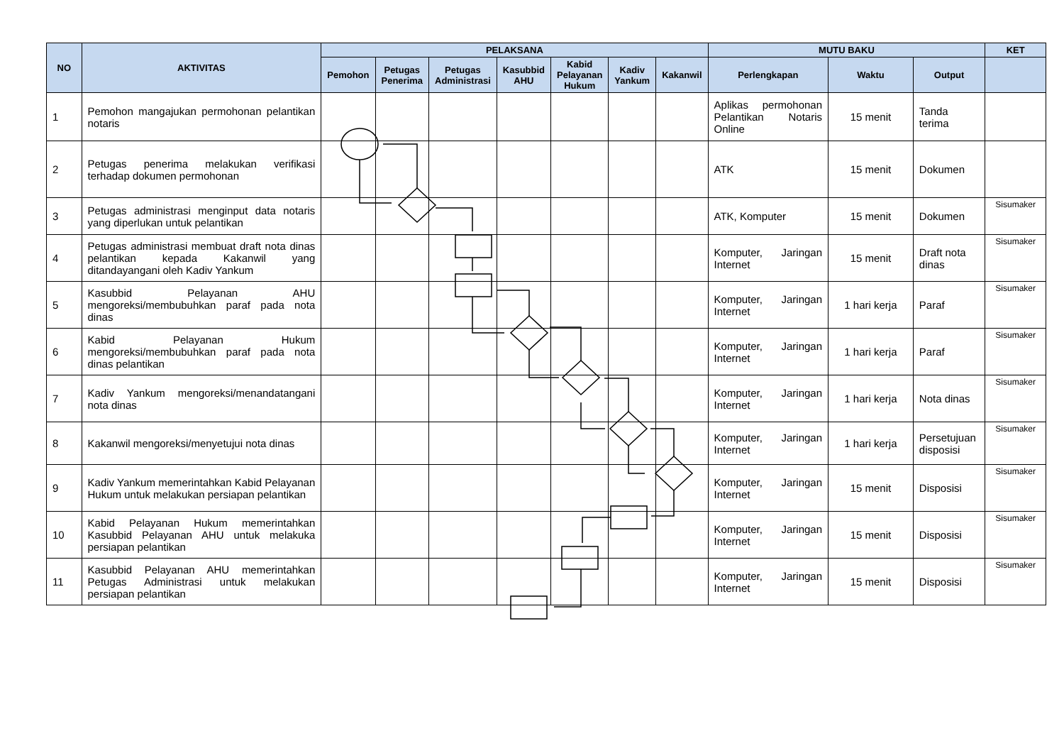| NO | AKTIVITAS | PELAKSANA | | | | | | | MUTU BAKU | | | KET |
| --- | --- | --- | --- | --- | --- | --- | --- | --- | --- | --- | --- | --- |
| | | Pemohon | Petugas Penerima | Petugas Administrasi | Kasubbid AHU | Kabid Pelayanan Hukum | Kadiv Yankum | Kakanwil | Perlengkapan | Waktu | Output | |
| 1 | Pemohon mangajukan permohonan pelantikan notaris | | | | | | | | Aplikas permohonan Pelantikan Notaris Online | 15 menit | Tanda terima | |
| 2 | Petugas penerima melakukan verifikasi terhadap dokumen permohonan | | | | | | | | ATK | 15 menit | Dokumen | |
| 3 | Petugas administrasi menginput data notaris yang diperlukan untuk pelantikan | | | | | | | | ATK, Komputer | 15 menit | Dokumen | Sisumaker |
| 4 | Petugas administrasi membuat draft nota dinas pelantikan kepada Kakanwil yang ditandayangani oleh Kadiv Yankum | | | | | | | | Komputer, Jaringan Internet | 15 menit | Draft nota dinas | Sisumaker |
| 5 | Kasubbid Pelayanan AHU mengoreksi/membubuhkan paraf pada nota dinas | | | | | | | | Komputer, Jaringan Internet | 1 hari kerja | Paraf | Sisumaker |
| 6 | Kabid Pelayanan Hukum mengoreksi/membubuhkan paraf pada nota dinas pelantikan | | | | | | | | Komputer, Jaringan Internet | 1 hari kerja | Paraf | Sisumaker |
| 7 | Kadiv Yankum mengoreksi/menandatangani nota dinas | | | | | | | | Komputer, Jaringan Internet | 1 hari kerja | Nota dinas | Sisumaker |
| 8 | Kakanwil mengoreksi/menyetujui nota dinas | | | | | | | | Komputer, Jaringan Internet | 1 hari kerja | Persetujuan disposisi | Sisumaker |
| 9 | Kadiv Yankum memerintahkan Kabid Pelayanan Hukum untuk melakukan persiapan pelantikan | | | | | | | | Komputer, Jaringan Internet | 15 menit | Disposisi | Sisumaker |
| 10 | Kabid Pelayanan Hukum memerintahkan Kasubbid Pelayanan AHU untuk melakuka persiapan pelantikan | | | | | | | | Komputer, Jaringan Internet | 15 menit | Disposisi | Sisumaker |
| 11 | Kasubbid Pelayanan AHU memerintahkan Petugas Administrasi untuk melakukan persiapan pelantikan | | | | | | | | Komputer, Jaringan Internet | 15 menit | Disposisi | Sisumaker |